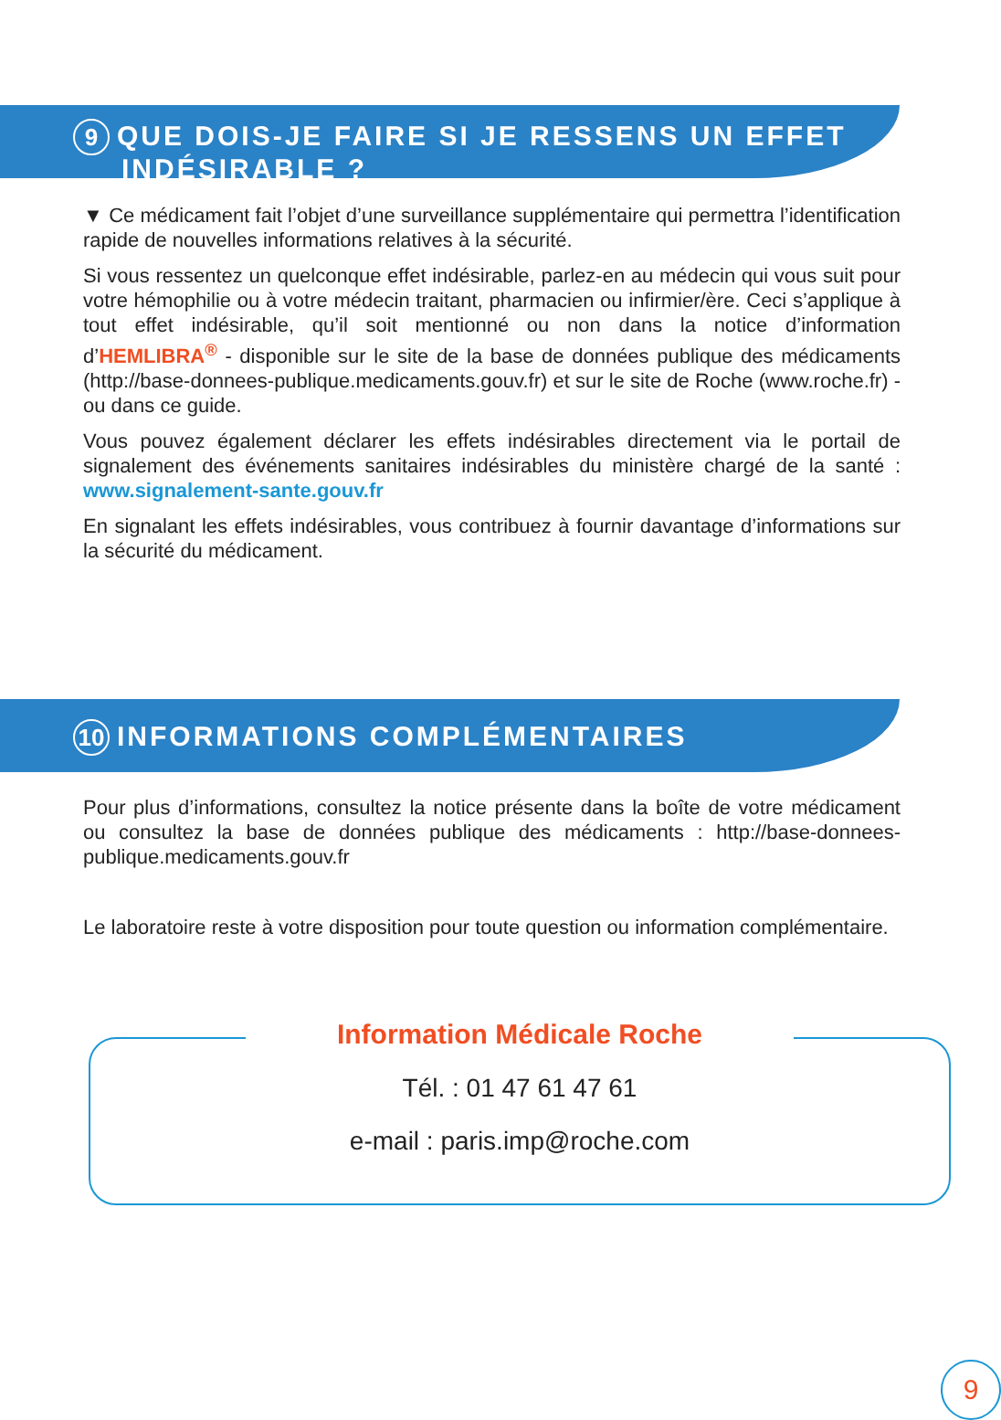9 QUE DOIS-JE FAIRE SI JE RESSENS UN EFFET
INDÉSIRABLE ?
▼ Ce médicament fait l’objet d’une surveillance supplémentaire qui permettra l’identification rapide de nouvelles informations relatives à la sécurité.
Si vous ressentez un quelconque effet indésirable, parlez-en au médecin qui vous suit pour votre hémophilie ou à votre médecin traitant, pharmacien ou infirmier/ère. Ceci s’applique à tout effet indésirable, qu’il soit mentionné ou non dans la notice d’information d’HEMLIBRA<sup>®</sup> - disponible sur le site de la base de données publique des médicaments (http://base-donnees-publique.medicaments.gouv.fr) et sur le site de Roche (www.roche.fr) - ou dans ce guide.
Vous pouvez également déclarer les effets indésirables directement via le portail de signalement des événements sanitaires indésirables du ministère chargé de la santé : www.signalement-sante.gouv.fr
En signalant les effets indésirables, vous contribuez à fournir davantage d’informations sur la sécurité du médicament.
10 INFORMATIONS COMPLÉMENTAIRES
Pour plus d’informations, consultez la notice présente dans la boîte de votre médicament ou consultez la base de données publique des médicaments : http://base-donnees-publique.medicaments.gouv.fr
Le laboratoire reste à votre disposition pour toute question ou information complémentaire.
Information Médicale Roche
Tél. : 01 47 61 47 61
e-mail : paris.imp@roche.com
9